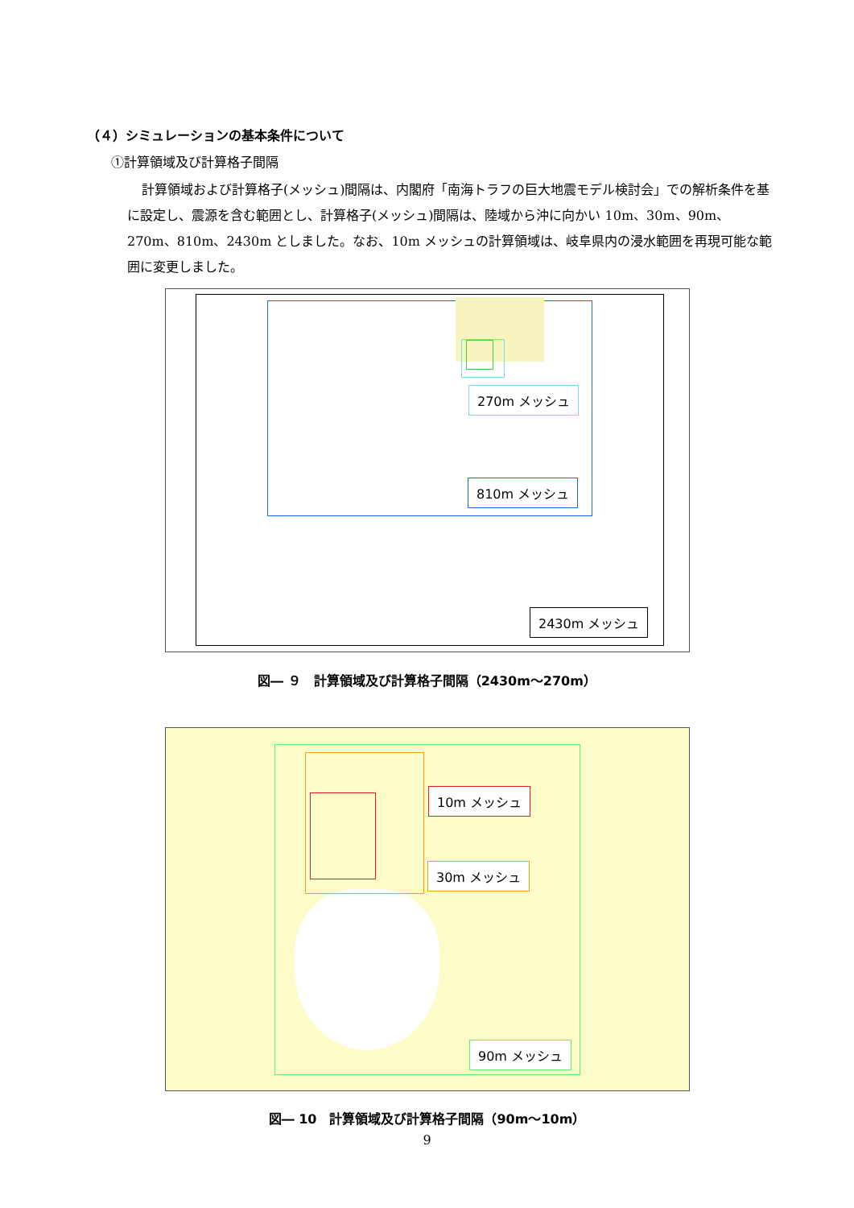（４）シミュレーションの基本条件について
①計算領域及び計算格子間隔
計算領域および計算格子(メッシュ)間隔は、内閣府「南海トラフの巨大地震モデル検討会」での解析条件を基に設定し、震源を含む範囲とし、計算格子(メッシュ)間隔は、陸域から沖に向かい 10m、30m、90m、270m、810m、2430m としました。なお、10m メッシュの計算領域は、岐阜県内の浸水範囲を再現可能な範囲に変更しました。
270m メッシュ
810m メッシュ
2430m メッシュ
図― ９　計算領域及び計算格子間隔（2430m～270m）
10m メッシュ
30m メッシュ
90m メッシュ
図― 10　計算領域及び計算格子間隔（90m～10m）
9